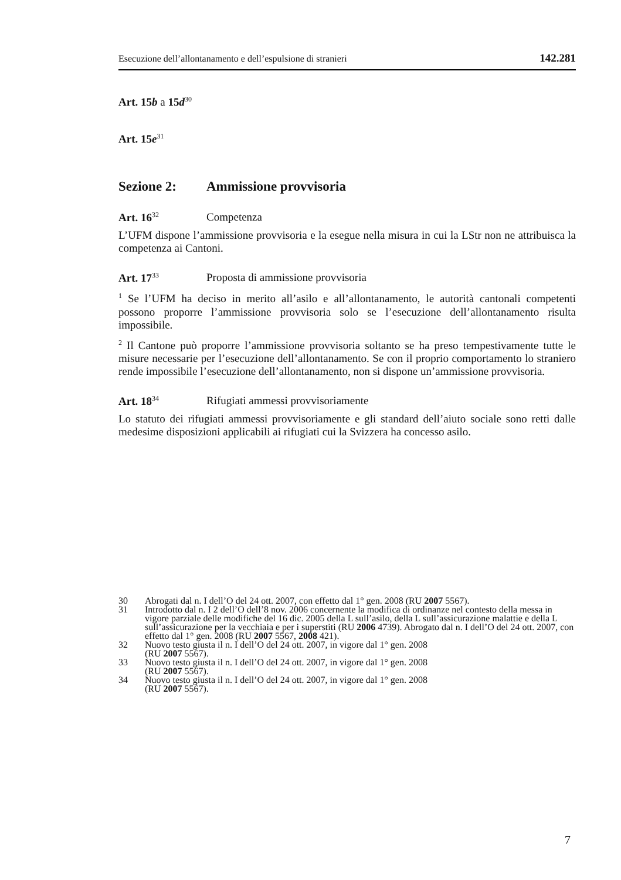Esecuzione dell’allontanamento e dell’espulsione di stranieri 142.281
Art. 15 b a 15d<sup>30</sup>
Art. 15e<sup>31</sup>
Sezione 2: Ammissione provvisoria
Art. 16<sup>32</sup> Competenza
L’UFM dispone l’ammissione provvisoria e la esegue nella misura in cui la LStr non ne attribuisca la competenza ai Cantoni.
Art. 17<sup>33</sup> Proposta di ammissione provvisoria
<sup>1</sup> Se l’UFM ha deciso in merito all’asilo e all’allontanamento, le autorità cantonali competenti possono proporre l’ammissione provvisoria solo se l’esecuzione dell’allontanamento risulta impossibile.
<sup>2</sup> Il Cantone può proporre l’ammissione provvisoria soltanto se ha preso tempestivamente tutte le misure necessarie per l’esecuzione dell’allontanamento. Se con il proprio comportamento lo straniero rende impossibile l’esecuzione dell’allontanamento, non si dispone un’ammissione provvisoria.
Art. 18<sup>34</sup> Rifugiati ammessi provvisoriamente
Lo statuto dei rifugiati ammessi provvisoriamente e gli standard dell’aiuto sociale sono retti dalle medesime disposizioni applicabili ai rifugiati cui la Svizzera ha concesso asilo.
30 Abrogati dal n. I dell’O del 24 ott. 2007, con effetto dal 1° gen. 2008 (RU 2007 5567).
31 Introdotto dal n. I 2 dell’O dell’8 nov. 2006 concernente la modifica di ordinanze nel contesto della messa in vigore parziale delle modifiche del 16 dic. 2005 della L sull’asilo, della L sull’assicurazione malattie e della L sull’assicurazione per la vecchiaia e per i superstiti (RU 2006 4739). Abrogato dal n. I dell’O del 24 ott. 2007, con effetto dal 1° gen. 2008 (RU 2007 5567, 2008 421).
32 Nuovo testo giusta il n. I dell’O del 24 ott. 2007, in vigore dal 1° gen. 2008
(RU 2007 5567).
33 Nuovo testo giusta il n. I dell’O del 24 ott. 2007, in vigore dal 1° gen. 2008
(RU 2007 5567).
34 Nuovo testo giusta il n. I dell’O del 24 ott. 2007, in vigore dal 1° gen. 2008
(RU 2007 5567).
7